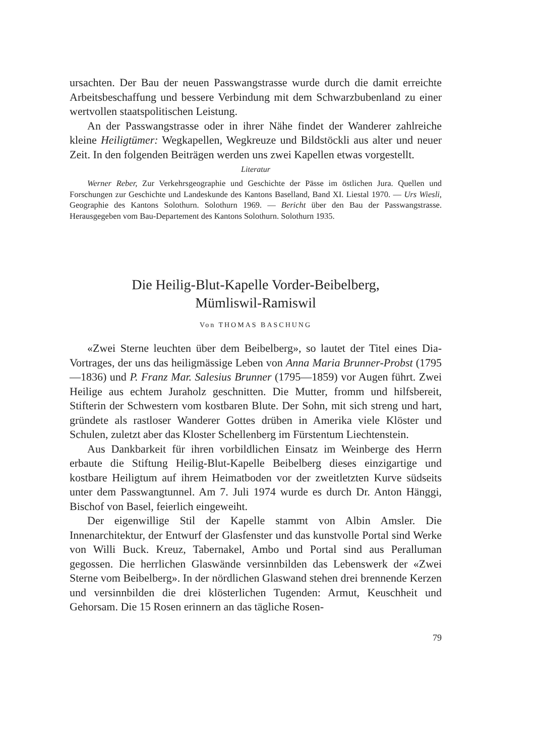ursachten. Der Bau der neuen Passwangstrasse wurde durch die damit erreichte Arbeitsbeschaffung und bessere Verbindung mit dem Schwarzbubenland zu einer wertvollen staatspolitischen Leistung.
An der Passwangstrasse oder in ihrer Nähe findet der Wanderer zahlreiche kleine Heiligtümer: Wegkapellen, Wegkreuze und Bildstöckli aus alter und neuer Zeit. In den folgenden Beiträgen werden uns zwei Kapellen etwas vorgestellt.
Literatur
Werner Reber, Zur Verkehrsgeographie und Geschichte der Pässe im östlichen Jura. Quellen und Forschungen zur Geschichte und Landeskunde des Kantons Baselland, Band XI. Liestal 1970. — Urs Wiesli, Geographie des Kantons Solothurn. Solothurn 1969. — Bericht über den Bau der Passwangstrasse. Herausgegeben vom Bau-Departement des Kantons Solothurn. Solothurn 1935.
Die Heilig-Blut-Kapelle Vorder-Beibelberg,
Mümliswil-Ramiswil
Von THOMAS BASCHUNG
«Zwei Sterne leuchten über dem Beibelberg», so lautet der Titel eines Dia-Vortrages, der uns das heiligmässige Leben von Anna Maria Brunner-Probst (1795—1836) und P. Franz Mar. Salesius Brunner (1795—1859) vor Augen führt. Zwei Heilige aus echtem Juraholz geschnitten. Die Mutter, fromm und hilfsbereit, Stifterin der Schwestern vom kostbaren Blute. Der Sohn, mit sich streng und hart, gründete als rastloser Wanderer Gottes drüben in Amerika viele Klöster und Schulen, zuletzt aber das Kloster Schellenberg im Fürstentum Liechtenstein.
Aus Dankbarkeit für ihren vorbildlichen Einsatz im Weinberge des Herrn erbaute die Stiftung Heilig-Blut-Kapelle Beibelberg dieses einzigartige und kostbare Heiligtum auf ihrem Heimatboden vor der zweitletzten Kurve südseits unter dem Passwangtunnel. Am 7. Juli 1974 wurde es durch Dr. Anton Hänggi, Bischof von Basel, feierlich eingeweiht.
Der eigenwillige Stil der Kapelle stammt von Albin Amsler. Die Innenarchitektur, der Entwurf der Glasfenster und das kunstvolle Portal sind Werke von Willi Buck. Kreuz, Tabernakel, Ambo und Portal sind aus Peralluman gegossen. Die herrlichen Glaswände versinnbilden das Lebenswerk der «Zwei Sterne vom Beibelberg». In der nördlichen Glaswand stehen drei brennende Kerzen und versinnbilden die drei klösterlichen Tugenden: Armut, Keuschheit und Gehorsam. Die 15 Rosen erinnern an das tägliche Rosen-
79